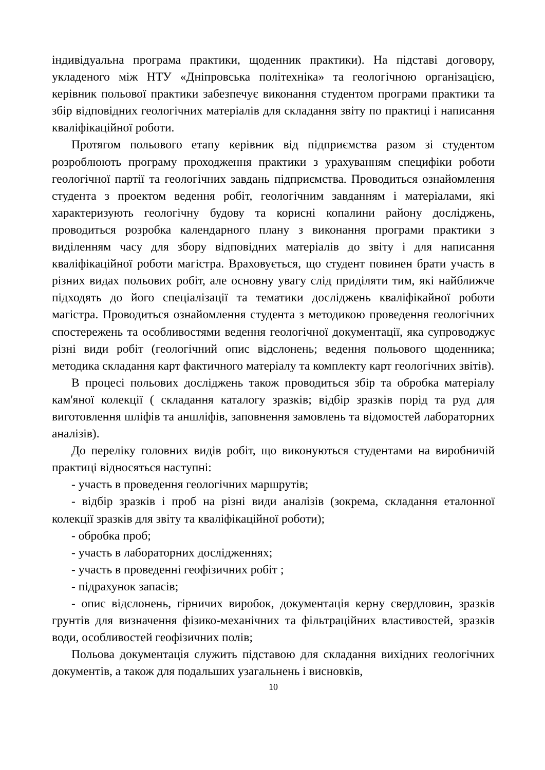індивідуальна програма практики, щоденник практики). На підставі договору, укладеного між НТУ «Дніпровська політехніка» та геологічною організацією, керівник польової практики забезпечує виконання студентом програми практики та збір відповідних геологічних матеріалів для складання звіту по практиці і написання кваліфікаційної роботи.
Протягом польового етапу керівник від підприємства разом зі студентом розроблюють програму проходження практики з урахуванням специфіки роботи геологічної партії та геологічних завдань підприємства. Проводиться ознайомлення студента з проектом ведення робіт, геологічним завданням і матеріалами, які характеризують геологічну будову та корисні копалини району досліджень, проводиться розробка календарного плану з виконання програми практики з виділенням часу для збору відповідних матеріалів до звіту і для написання кваліфікаційної роботи магістра. Враховується, що студент повинен брати участь в різних видах польових робіт, але основну увагу слід приділяти тим, які найближче підходять до його спеціалізації та тематики досліджень кваліфікайної роботи магістра. Проводиться ознайомлення студента з методикою проведення геологічних спостережень та особливостями ведення геологічної документації, яка супроводжує різні види робіт (геологічний опис відслонень; ведення польового щоденника; методика складання карт фактичного матеріалу та комплекту карт геологічних звітів).
В процесі польових досліджень також проводиться збір та обробка матеріалу кам'яної колекції ( складання каталогу зразків; відбір зразків порід та руд для виготовлення шліфів та аншліфів, заповнення замовлень та відомостей лабораторних аналізів).
До переліку головних видів робіт, що виконуються студентами на виробничій практиці відносяться наступні:
- участь в проведення геологічних маршрутів;
- відбір зразків і проб на різні види аналізів (зокрема, складання еталонної колекції зразків для звіту та кваліфікаційної роботи);
- обробка проб;
- участь в лабораторних дослідженнях;
- участь в проведенні геофізичних робіт ;
- підрахунок запасів;
- опис відслонень, гірничих виробок, документація керну свердловин, зразків грунтів для визначення фізико-механічних та фільтраційних властивостей, зразків води, особливостей геофізичних полів;
Польова документація служить підставою для складання вихідних геологічних документів, а також для подальших узагальнень і висновків,
10